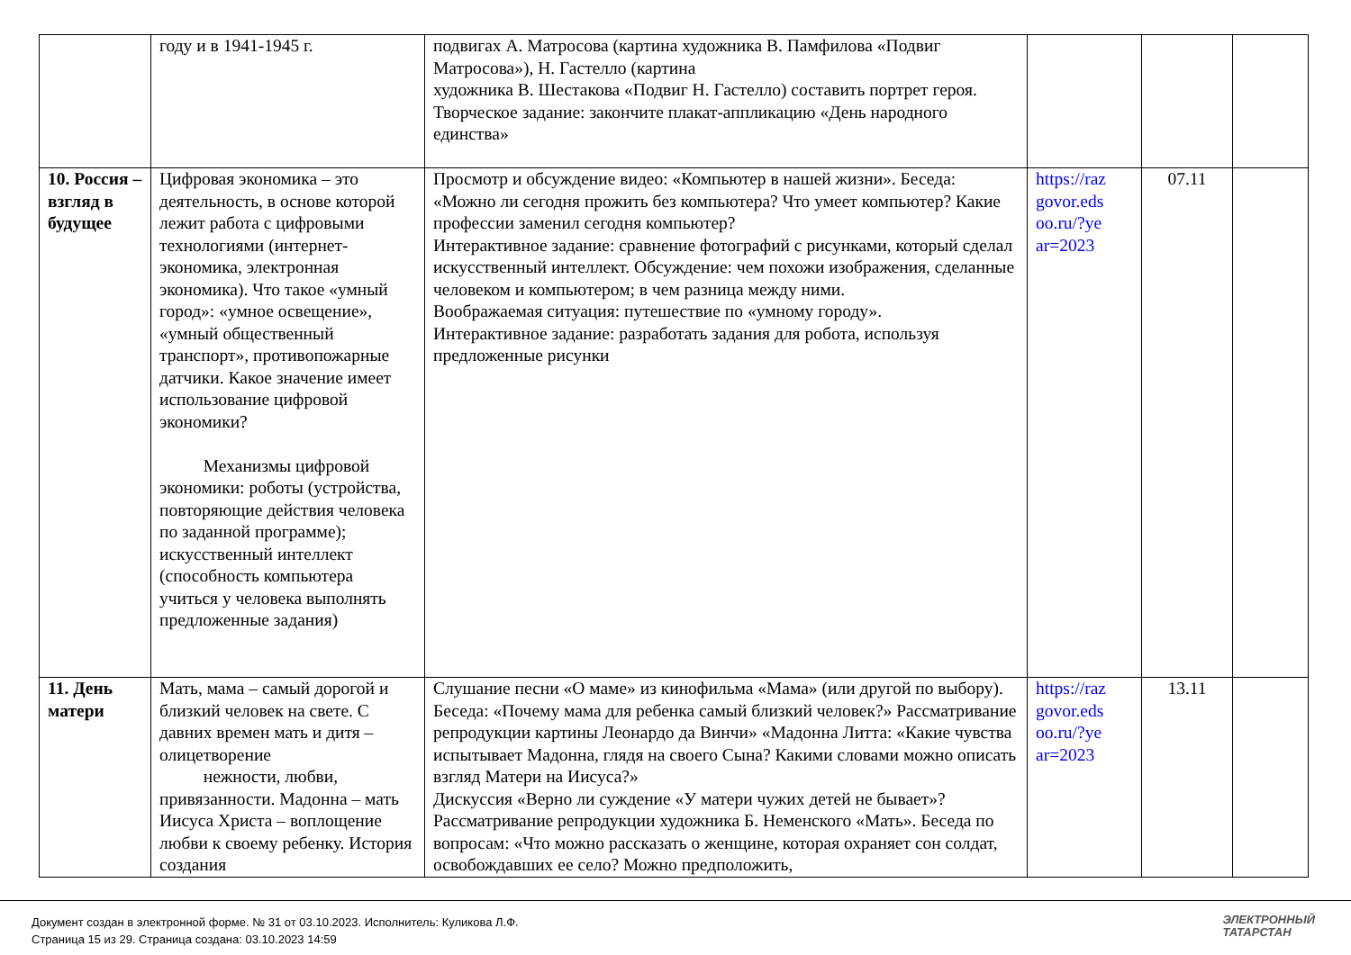| | году и в 1941-1945 г. | подвигах А. Матросова (картина художника В. Памфилова «Подвиг Матросова»), Н. Гастелло (картина художника В. Шестакова «Подвиг Н. Гастелло) составить портрет героя. Творческое задание: закончите плакат-аппликацию «День народного единства» | | | |
| 10. Россия – взгляд в будущее | Цифровая экономика – это деятельность, в основе которой лежит работа с цифровыми технологиями (интернет- экономика, электронная экономика). Что такое «умный город»: «умное освещение», «умный общественный транспорт», противопожарные датчики. Какое значение имеет использование цифровой экономики? Механизмы цифровой экономики: роботы (устройства, повторяющие действия человека по заданной программе); искусственный интеллект (способность компьютера учиться у человека выполнять предложенные задания) | Просмотр и обсуждение видео: «Компьютер в нашей жизни». Беседа: «Можно ли сегодня прожить без компьютера? Что умеет компьютер? Какие профессии заменил сегодня компьютер? Интерактивное задание: сравнение фотографий с рисунками, который сделал искусственный интеллект. Обсуждение: чем похожи изображения, сделанные человеком и компьютером; в чем разница между ними. Воображаемая ситуация: путешествие по «умному городу». Интерактивное задание: разработать задания для робота, используя предложенные рисунки | https://raz govor.eds oo.ru/?ye ar=2023 | 07.11 | |
| 11. День матери | Мать, мама – самый дорогой и близкий человек на свете. С давних времен мать и дитя – олицетворение нежности, любви, привязанности. Мадонна – мать Иисуса Христа – воплощение любви к своему ребенку. История создания | Слушание песни «О маме» из кинофильма «Мама» (или другой по выбору). Беседа: «Почему мама для ребенка самый близкий человек?» Рассматривание репродукции картины Леонардо да Винчи» «Мадонна Литта: «Какие чувства испытывает Мадонна, глядя на своего Сына? Какими словами можно описать взгляд Матери на Иисуса?» Дискуссия «Верно ли суждение «У матери чужих детей не бывает»? Рассматривание репродукции художника Б. Неменского «Мать». Беседа по вопросам: «Что можно рассказать о женщине, которая охраняет сон солдат, освобождавших ее село? Можно предположить, | https://raz govor.eds oo.ru/?ye ar=2023 | 13.11 | |
Документ создан в электронной форме. № 31 от 03.10.2023. Исполнитель: Куликова Л.Ф.
Страница 15 из 29. Страница создана: 03.10.2023 14:59
ЭЛЕКТРОННЫЙ
ТАТАРСТАН